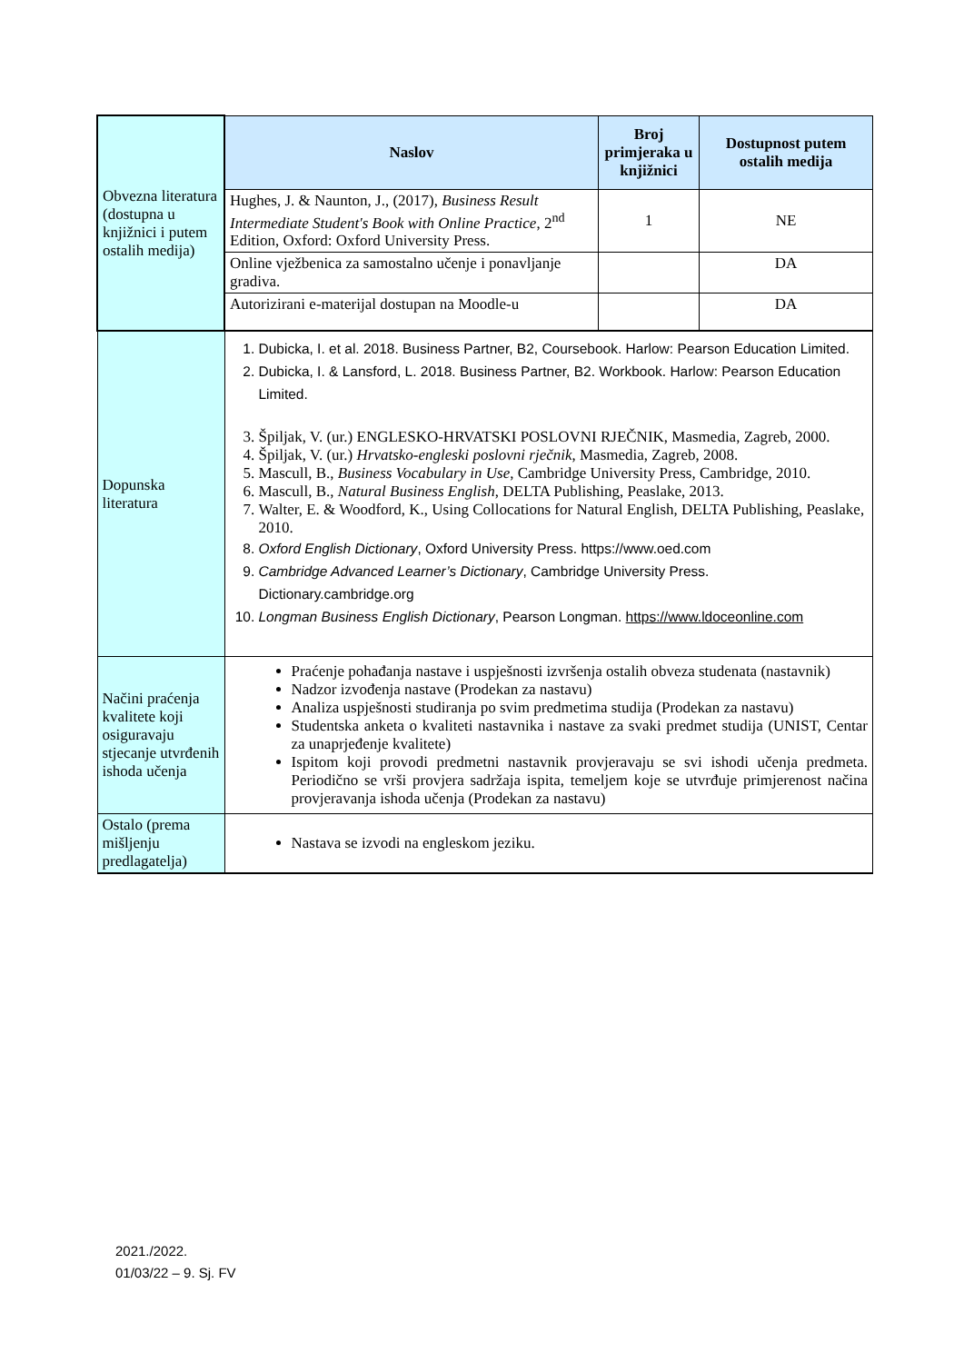| Obvezna literatura (dostupna u knjižnici i putem ostalih medija) | Naslov | Broj primjeraka u knjižnici | Dostupnost putem ostalih medija |
| | Hughes, J. & Naunton, J., (2017), Business Result Intermediate Student's Book with Online Practice , 2<sup>nd</sup> Edition, Oxford: Oxford University Press. | 1 | NE |
| | Online vježbenica za samostalno učenje i ponavljanje gradiva. | | DA |
| | Autorizirani e-materijal dostupan na Moodle-u | | DA |
| Dopunska literatura | 1. Dubicka, I. et al. 2018. Business Partner, B2, Coursebook. Harlow: Pearson Education Limited. 2. Dubicka, I. & Lansford, L. 2018. Business Partner, B2. Workbook. Harlow: Pearson Education Limited. 3. Špiljak, V. (ur.) ENGLESKO-HRVATSKI POSLOVNI RJEČNIK, Masmedia, Zagreb, 2000. 4. Špiljak, V. (ur.) Hrvatsko-engleski poslovni rječnik , Masmedia, Zagreb, 2008. 5. Mascull, B., Business Vocabulary in Use , Cambridge University Press, Cambridge, 2010. 6. Mascull, B., Natural Business English , DELTA Publishing, Peaslake, 2013. 7. Walter, E. & Woodford, K., Using Collocations for Natural English, DELTA Publishing, Peaslake, 2010. 8. Oxford English Dictionary , Oxford University Press. https://www.oed.com 9. Cambridge Advanced Learner’s Dictionary , Cambridge University Press. Dictionary.cambridge.org 10. Longman Business English Dictionary , Pearson Longman. https://www.ldoceonline.com | | |
| Načini praćenja kvalitete koji osiguravaju stjecanje utvrđenih ishoda učenja | Praćenje pohađanja nastave i uspješnosti izvršenja ostalih obveza studenata (nastavnik) Nadzor izvođenja nastave (Prodekan za nastavu) Analiza uspješnosti studiranja po svim predmetima studija (Prodekan za nastavu) Studentska anketa o kvaliteti nastavnika i nastave za svaki predmet studija (UNIST, Centar za unaprjeđenje kvalitete) Ispitom koji provodi predmetni nastavnik provjeravaju se svi ishodi učenja predmeta. Periodično se vrši provjera sadržaja ispita, temeljem koje se utvrđuje primjerenost načina provjeravanja ishoda učenja (Prodekan za nastavu) | | |
| Ostalo (prema mišljenju predlagatelja) | Nastava se izvodi na engleskom jeziku. | | |
2021./2022.
01/03/22 – 9. Sj. FV